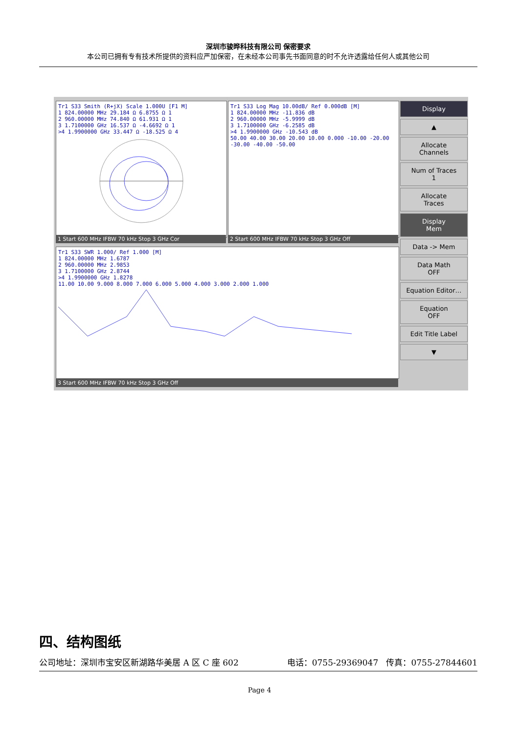深圳市骏晔科技有限公司 保密要求
本公司已拥有专有技术所提供的资料应严加保密，在未经本公司事先书面同意的时不允许透露给任何人或其他公司
Tr1 S33 Smith (R+jX) Scale 1.000U [F1 M]
1 824.00000 MHz 29.184 Ω 6.8755 Ω 1
2 960.00000 MHz 74.840 Ω 61.931 Ω 1
3 1.7100000 GHz 16.537 Ω -4.6692 Ω 1
>4 1.9900000 GHz 33.447 Ω -18.525 Ω 4
1 Start 600 MHz IFBW 70 kHz Stop 3 GHz Cor
Tr1 S33 Log Mag 10.00dB/ Ref 0.000dB [M]
1 824.00000 MHz -11.836 dB
2 960.00000 MHz -5.9999 dB
3 1.7100000 GHz -6.2585 dB
>4 1.9900000 GHz -10.543 dB
50.00 40.00 30.00 20.00 10.00 0.000 -10.00 -20.00 -30.00 -40.00 -50.00
2 Start 600 MHz IFBW 70 kHz Stop 3 GHz Off
Tr1 S33 SWR 1.000/ Ref 1.000 [M]
1 824.00000 MHz 1.6787
2 960.00000 MHz 2.9853
3 1.7100000 GHz 2.8744
>4 1.9900000 GHz 1.8278
11.00 10.00 9.000 8.000 7.000 6.000 5.000 4.000 3.000 2.000 1.000
3 Start 600 MHz IFBW 70 kHz Stop 3 GHz Off
Display
▲
Allocate
Channels
Num of Traces
1
Allocate
Traces
Display
Mem
Data -> Mem
Data Math
OFF
Equation Editor…
Equation
OFF
Edit Title Label
▼
四、结构图纸
公司地址：深圳市宝安区新湖路华美居 A 区 C 座 602 电话：0755-29369047 传真：0755-27844601
Page 4